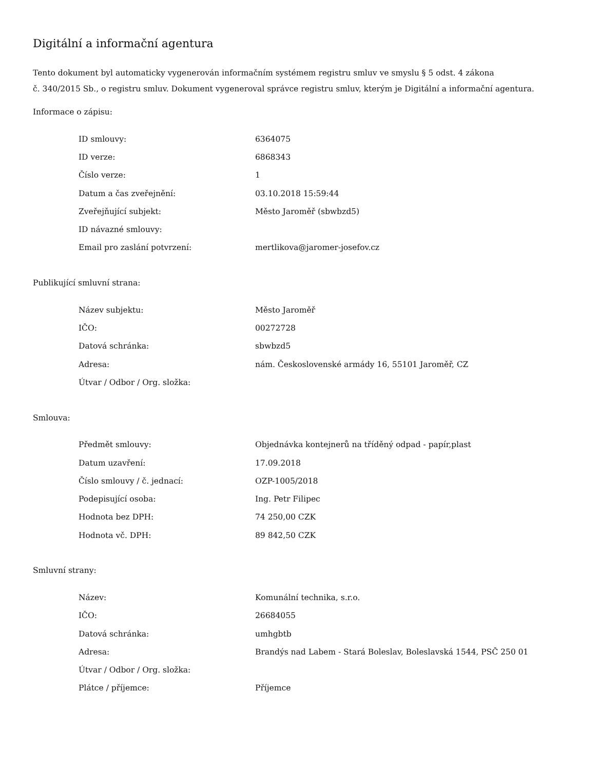Digitální a informační agentura
Tento dokument byl automaticky vygenerován informačním systémem registru smluv ve smyslu § 5 odst. 4 zákona
č. 340/2015 Sb., o registru smluv. Dokument vygeneroval správce registru smluv, kterým je Digitální a informační agentura.
Informace o zápisu:
| ID smlouvy: | 6364075 |
| ID verze: | 6868343 |
| Číslo verze: | 1 |
| Datum a čas zveřejnění: | 03.10.2018 15:59:44 |
| Zveřejňující subjekt: | Město Jaroměř (sbwbzd5) |
| ID návazné smlouvy: | |
| Email pro zaslání potvrzení: | mertlikova@jaromer-josefov.cz |
Publikující smluvní strana:
| Název subjektu: | Město Jaroměř |
| IČO: | 00272728 |
| Datová schránka: | sbwbzd5 |
| Adresa: | nám. Československé armády 16, 55101 Jaroměř, CZ |
| Útvar / Odbor / Org. složka: | |
Smlouva:
| Předmět smlouvy: | Objednávka kontejnerů na tříděný odpad - papír,plast |
| Datum uzavření: | 17.09.2018 |
| Číslo smlouvy / č. jednací: | OZP-1005/2018 |
| Podepisující osoba: | Ing. Petr Filipec |
| Hodnota bez DPH: | 74 250,00 CZK |
| Hodnota vč. DPH: | 89 842,50 CZK |
Smluvní strany:
| Název: | Komunální technika, s.r.o. |
| IČO: | 26684055 |
| Datová schránka: | umhgbtb |
| Adresa: | Brandýs nad Labem - Stará Boleslav, Boleslavská 1544, PSČ 250 01 |
| Útvar / Odbor / Org. složka: | |
| Plátce / příjemce: | Příjemce |